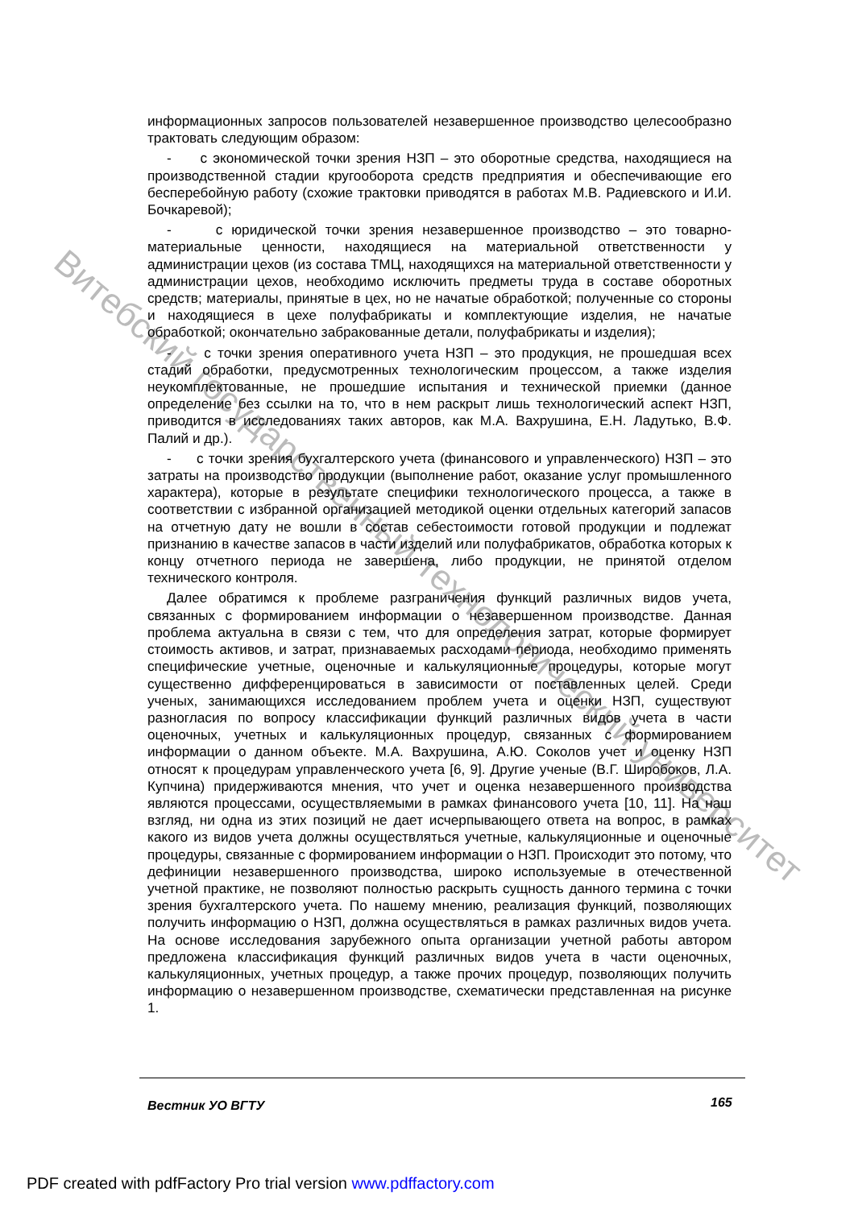Витебский государственный технологический университет
информационных запросов пользователей незавершенное производство целесообразно трактовать следующим образом:
- с экономической точки зрения НЗП – это оборотные средства, находящиеся на производственной стадии кругооборота средств предприятия и обеспечивающие его бесперебойную работу (схожие трактовки приводятся в работах М.В. Радиевского и И.И. Бочкаревой);
- с юридической точки зрения незавершенное производство – это товарно-материальные ценности, находящиеся на материальной ответственности у администрации цехов (из состава ТМЦ, находящихся на материальной ответственности у администрации цехов, необходимо исключить предметы труда в составе оборотных средств; материалы, принятые в цех, но не начатые обработкой; полученные со стороны и находящиеся в цехе полуфабрикаты и комплектующие изделия, не начатые обработкой; окончательно забракованные детали, полуфабрикаты и изделия);
- с точки зрения оперативного учета НЗП – это продукция, не прошедшая всех стадий обработки, предусмотренных технологическим процессом, а также изделия неукомплектованные, не прошедшие испытания и технической приемки (данное определение без ссылки на то, что в нем раскрыт лишь технологический аспект НЗП, приводится в исследованиях таких авторов, как М.А. Вахрушина, Е.Н. Ладутько, В.Ф. Палий и др.).
- с точки зрения бухгалтерского учета (финансового и управленческого) НЗП – это затраты на производство продукции (выполнение работ, оказание услуг промышленного характера), которые в результате специфики технологического процесса, а также в соответствии с избранной организацией методикой оценки отдельных категорий запасов на отчетную дату не вошли в состав себестоимости готовой продукции и подлежат признанию в качестве запасов в части изделий или полуфабрикатов, обработка которых к концу отчетного периода не завершена, либо продукции, не принятой отделом технического контроля.
Далее обратимся к проблеме разграничения функций различных видов учета, связанных с формированием информации о незавершенном производстве. Данная проблема актуальна в связи с тем, что для определения затрат, которые формирует стоимость активов, и затрат, признаваемых расходами периода, необходимо применять специфические учетные, оценочные и калькуляционные процедуры, которые могут существенно дифференцироваться в зависимости от поставленных целей. Среди ученых, занимающихся исследованием проблем учета и оценки НЗП, существуют разногласия по вопросу классификации функций различных видов учета в части оценочных, учетных и калькуляционных процедур, связанных с формированием информации о данном объекте. М.А. Вахрушина, А.Ю. Соколов учет и оценку НЗП относят к процедурам управленческого учета [6, 9]. Другие ученые (В.Г. Широбоков, Л.А. Купчина) придерживаются мнения, что учет и оценка незавершенного производства являются процессами, осуществляемыми в рамках финансового учета [10, 11]. На наш взгляд, ни одна из этих позиций не дает исчерпывающего ответа на вопрос, в рамках какого из видов учета должны осуществляться учетные, калькуляционные и оценочные процедуры, связанные с формированием информации о НЗП. Происходит это потому, что дефиниции незавершенного производства, широко используемые в отечественной учетной практике, не позволяют полностью раскрыть сущность данного термина с точки зрения бухгалтерского учета. По нашему мнению, реализация функций, позволяющих получить информацию о НЗП, должна осуществляться в рамках различных видов учета. На основе исследования зарубежного опыта организации учетной работы автором предложена классификация функций различных видов учета в части оценочных, калькуляционных, учетных процедур, а также прочих процедур, позволяющих получить информацию о незавершенном производстве, схематически представленная на рисунке 1.
Вестник УО ВГТУ 165
PDF created with pdfFactory Pro trial version www.pdffactory.com